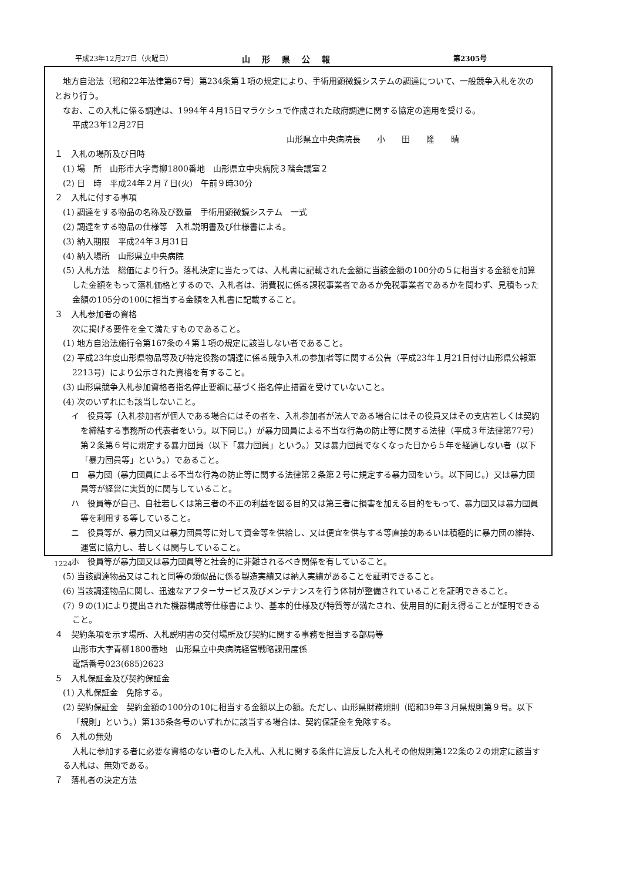平成23年12月27日（火曜日） 山形県公報 第2305号
地方自治法（昭和22年法律第67号）第234条第１項の規定により、手術用顕微鏡システムの調達について、一般競争入札を次のとおり行う。
なお、この入札に係る調達は、1994年４月15日マラケシュで作成された政府調達に関する協定の適用を受ける。
平成23年12月27日
山形県立中央病院長　　小　　田　　隆　　晴
１　入札の場所及び日時
(1) 場　所　山形市大字青柳1800番地　山形県立中央病院３階会議室２
(2) 日　時　平成24年２月７日(火)　午前９時30分
２　入札に付する事項
(1) 調達をする物品の名称及び数量　手術用顕微鏡システム　一式
(2) 調達をする物品の仕様等　入札説明書及び仕様書による。
(3) 納入期限　平成24年３月31日
(4) 納入場所　山形県立中央病院
(5) 入札方法　総価により行う。落札決定に当たっては、入札書に記載された金額に当該金額の100分の５に相当する金額を加算した金額をもって落札価格とするので、入札者は、消費税に係る課税事業者であるか免税事業者であるかを問わず、見積もった金額の105分の100に相当する金額を入札書に記載すること。
３　入札参加者の資格
次に掲げる要件を全て満たすものであること。
(1) 地方自治法施行令第167条の４第１項の規定に該当しない者であること。
(2) 平成23年度山形県物品等及び特定役務の調達に係る競争入札の参加者等に関する公告（平成23年１月21日付け山形県公報第2213号）により公示された資格を有すること。
(3) 山形県競争入札参加資格者指名停止要綱に基づく指名停止措置を受けていないこと。
(4) 次のいずれにも該当しないこと。
イ　役員等（入札参加者が個人である場合にはその者を、入札参加者が法人である場合にはその役員又はその支店若しくは契約を締結する事務所の代表者をいう。以下同じ。）が暴力団員による不当な行為の防止等に関する法律（平成３年法律第77号）第２条第６号に規定する暴力団員（以下「暴力団員」という。）又は暴力団員でなくなった日から５年を経過しない者（以下「暴力団員等」という。）であること。
ロ　暴力団（暴力団員による不当な行為の防止等に関する法律第２条第２号に規定する暴力団をいう。以下同じ。）又は暴力団員等が経営に実質的に関与していること。
ハ　役員等が自己、自社若しくは第三者の不正の利益を図る目的又は第三者に損害を加える目的をもって、暴力団又は暴力団員等を利用する等していること。
ニ　役員等が、暴力団又は暴力団員等に対して資金等を供給し、又は便宜を供与する等直接的あるいは積極的に暴力団の維持、運営に協力し、若しくは関与していること。
ホ　役員等が暴力団又は暴力団員等と社会的に非難されるべき関係を有していること。
(5) 当該調達物品又はこれと同等の類似品に係る製造実績又は納入実績があることを証明できること。
(6) 当該調達物品に関し、迅速なアフターサービス及びメンテナンスを行う体制が整備されていることを証明できること。
(7) ９の(1)により提出された機器構成等仕様書により、基本的仕様及び特質等が満たされ、使用目的に耐え得ることが証明できること。
４　契約条項を示す場所、入札説明書の交付場所及び契約に関する事務を担当する部局等
山形市大字青柳1800番地　山形県立中央病院経営戦略課用度係
電話番号023(685)2623
５　入札保証金及び契約保証金
(1) 入札保証金　免除する。
(2) 契約保証金　契約金額の100分の10に相当する金額以上の額。ただし、山形県財務規則（昭和39年３月県規則第９号。以下「規則」という。）第135条各号のいずれかに該当する場合は、契約保証金を免除する。
６　入札の無効
入札に参加する者に必要な資格のない者のした入札、入札に関する条件に違反した入札その他規則第122条の２の規定に該当する入札は、無効である。
７　落札者の決定方法
1224